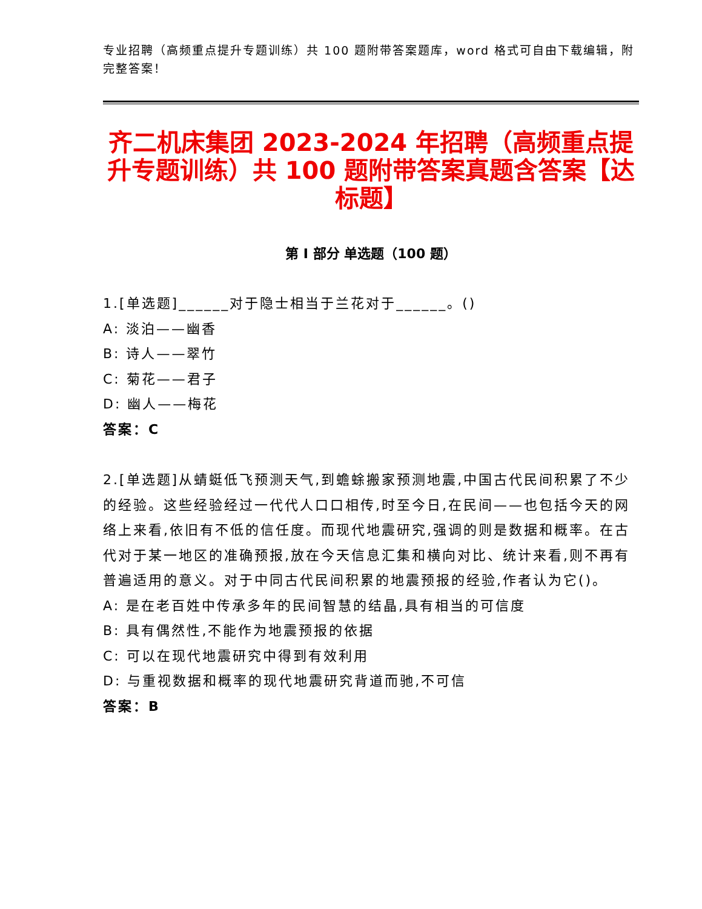专业招聘（高频重点提升专题训练）共 100 题附带答案题库，word 格式可自由下载编辑，附完整答案！
齐二机床集团 2023-2024 年招聘（高频重点提升专题训练）共 100 题附带答案真题含答案【达标题】
第 I 部分 单选题（100 题）
1.[单选题]______对于隐士相当于兰花对于______。()
A: 淡泊——幽香
B: 诗人——翠竹
C: 菊花——君子
D: 幽人——梅花
答案：C
2.[单选题]从蜻蜓低飞预测天气,到蟾蜍搬家预测地震,中国古代民间积累了不少的经验。这些经验经过一代代人口口相传,时至今日,在民间——也包括今天的网络上来看,依旧有不低的信任度。而现代地震研究,强调的则是数据和概率。在古代对于某一地区的准确预报,放在今天信息汇集和横向对比、统计来看,则不再有普遍适用的意义。对于中同古代民间积累的地震预报的经验,作者认为它()。
A: 是在老百姓中传承多年的民间智慧的结晶,具有相当的可信度
B: 具有偶然性,不能作为地震预报的依据
C: 可以在现代地震研究中得到有效利用
D: 与重视数据和概率的现代地震研究背道而驰,不可信
答案：B